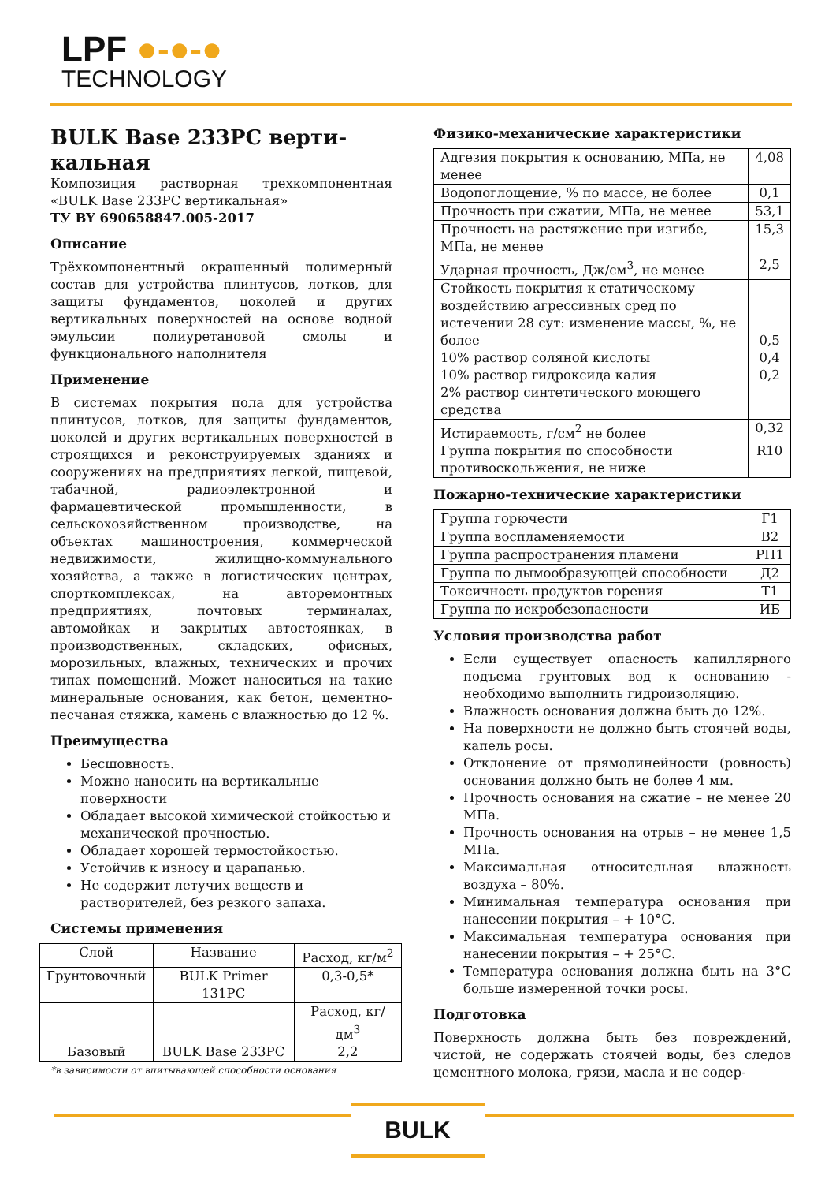LPF ●-●-●
TECHNOLOGY
BULK Base 233PC верти-кальная
Композиция растворная трехкомпонентная «BULK Base 233PC вертикальная»
ТУ BY 690658847.005-2017
Описание
Трёхкомпонентный окрашенный полимерный состав для устройства плинтусов, лотков, для защиты фундаментов, цоколей и других вертикальных поверхностей на основе водной эмульсии полиуретановой смолы и функционального наполнителя
Применение
В системах покрытия пола для устройства плинтусов, лотков, для защиты фундаментов, цоколей и других вертикальных поверхностей в строящихся и реконструируемых зданиях и сооружениях на предприятиях легкой, пищевой, табачной, радиоэлектронной и фармацевтической промышленности, в сельскохозяйственном производстве, на объектах машиностроения, коммерческой недвижимости, жилищно-коммунального хозяйства, а также в логистических центрах, спорткомплексах, на авторемонтных предприятиях, почтовых терминалах, автомойках и закрытых автостоянках, в производственных, складских, офисных, морозильных, влажных, технических и прочих типах помещений. Может наноситься на такие минеральные основания, как бетон, цементно-песчаная стяжка, камень с влажностью до 12 %.
Преимущества
Бесшовность.
Можно наносить на вертикальные поверхности
Обладает высокой химической стойкостью и механической прочностью.
Обладает хорошей термостойкостью.
Устойчив к износу и царапанью.
Не содержит летучих веществ и растворителей, без резкого запаха.
Системы применения
| Слой | Название | Расход, кг/м<sup>2</sup> |
| --- | --- | --- |
| Грунтовочный | BULK Primer 131PC | 0,3-0,5* |
| | | Расход, кг/дм<sup>3</sup> |
| Базовый | BULK Base 233PC | 2,2 |
*в зависимости от впитывающей способности основания
Физико-механические характеристики
| Адгезия покрытия к основанию, МПа, не менее | 4,08 |
| Водопоглощение, % по массе, не более | 0,1 |
| Прочность при сжатии, МПа, не менее | 53,1 |
| Прочность на растяжение при изгибе, МПа, не менее | 15,3 |
| Ударная прочность, Дж/см<sup>3</sup>, не менее | 2,5 |
| Стойкость покрытия к статическому воздействию агрессивных сред по истечении 28 сут: изменение массы, %, не более 10% раствор соляной кислоты 10% раствор гидроксида калия 2% раствор синтетического моющего средства | 0,5 0,4 0,2 |
| Истираемость, г/см<sup>2</sup> не более | 0,32 |
| Группа покрытия по способности противоскольжения, не ниже | R10 |
Пожарно-технические характеристики
| Группа горючести | Г1 |
| Группа воспламеняемости | В2 |
| Группа распространения пламени | РП1 |
| Группа по дымообразующей способности | Д2 |
| Токсичность продуктов горения | Т1 |
| Группа по искробезопасности | ИБ |
Условия производства работ
Если существует опасность капиллярного подъема грунтовых вод к основанию - необходимо выполнить гидроизоляцию.
Влажность основания должна быть до 12%.
На поверхности не должно быть стоячей воды, капель росы.
Отклонение от прямолинейности (ровность) основания должно быть не более 4 мм.
Прочность основания на сжатие – не менее 20 МПа.
Прочность основания на отрыв – не менее 1,5 МПа.
Максимальная относительная влажность воздуха – 80%.
Минимальная температура основания при нанесении покрытия – + 10°С.
Максимальная температура основания при нанесении покрытия – + 25°С.
Температура основания должна быть на 3°С больше измеренной точки росы.
Подготовка
Поверхность должна быть без повреждений, чистой, не содержать стоячей воды, без следов цементного молока, грязи, масла и не содер-
BULK